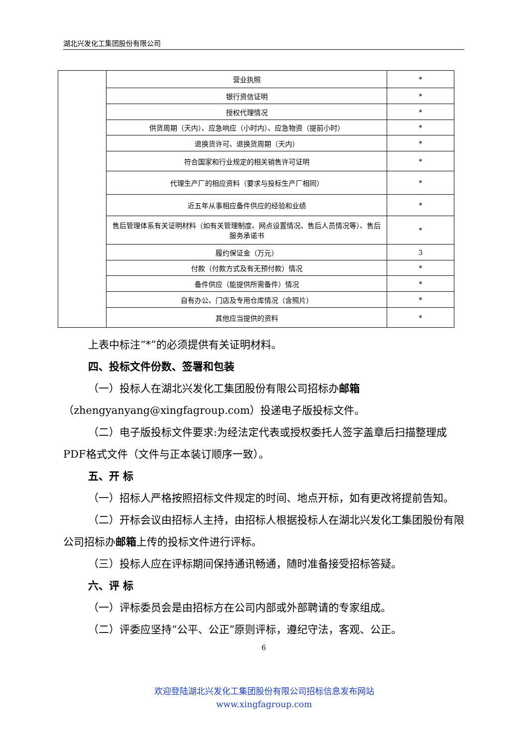湖北兴发化工集团股份有限公司
| | 营业执照 | * |
| | 银行资信证明 | * |
| | 授权代理情况 | * |
| | 供货周期（天内）、应急响应（小时内）、应急物资（提前小时） | * |
| | 退换货许可、退换货周期（天内） | * |
| | 符合国家和行业规定的相关销售许可证明 | * |
| | 代理生产厂的相应资料（要求与投标生产厂相同） | * |
| | 近五年从事相应备件供应的经验和业绩 | * |
| | 售后管理体系有关证明材料（如有关管理制度、网点设置情况、售后人员情况等）、售后服务承诺书 | * |
| | 履约保证金（万元） | 3 |
| | 付款（付款方式及有无预付款）情况 | * |
| | 备件供应（能提供所需备件）情况 | * |
| | 自有办公、门店及专用仓库情况（含照片） | * |
| | 其他应当提供的资料 | * |
上表中标注“*”的必须提供有关证明材料。
四、投标文件份数、签署和包装
（一）投标人在湖北兴发化工集团股份有限公司招标办邮箱（zhengyanyang@xingfagroup.com）投递电子版投标文件。
（二）电子版投标文件要求:为经法定代表或授权委托人签字盖章后扫描整理成PDF格式文件（文件与正本装订顺序一致）。
五、开 标
（一）招标人严格按照招标文件规定的时间、地点开标，如有更改将提前告知。
（二）开标会议由招标人主持，由招标人根据投标人在湖北兴发化工集团股份有限公司招标办邮箱上传的投标文件进行评标。
（三）投标人应在评标期间保持通讯畅通，随时准备接受招标答疑。
六、评 标
（一）评标委员会是由招标方在公司内部或外部聘请的专家组成。
（二）评委应坚持“公平、公正”原则评标，遵纪守法，客观、公正。
6
欢迎登陆湖北兴发化工集团股份有限公司招标信息发布网站
www.xingfagroup.com